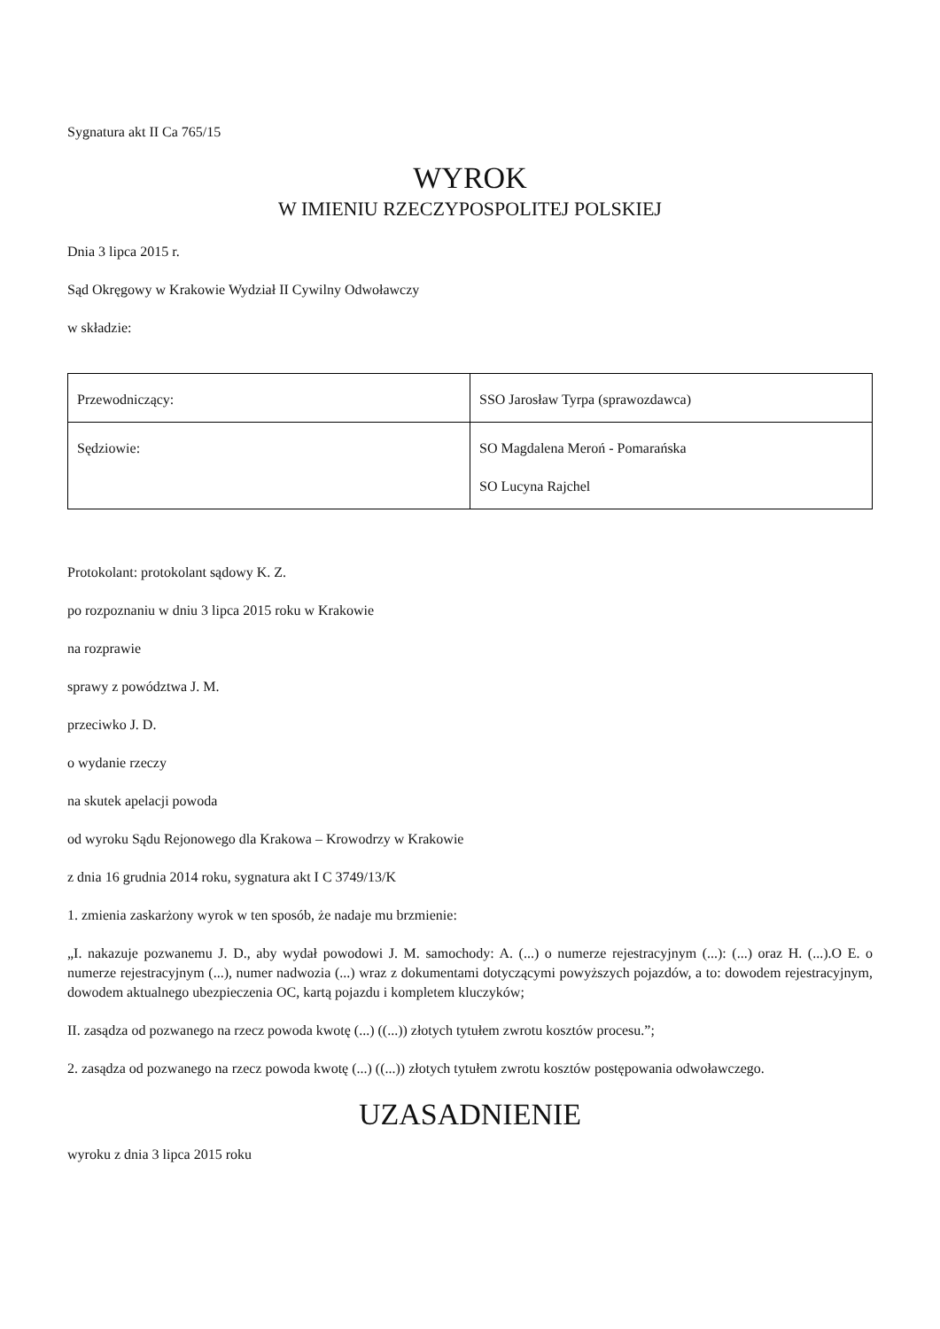Sygnatura akt II Ca 765/15
WYROK
W IMIENIU RZECZYPOSPOLITEJ POLSKIEJ
Dnia 3 lipca 2015 r.
Sąd Okręgowy w Krakowie Wydział II Cywilny Odwoławczy
w składzie:
| Przewodniczący: | SSO Jarosław Tyrpa (sprawozdawca) |
| Sędziowie: | SO Magdalena Meroń - Pomarańska SO Lucyna Rajchel |
Protokolant: protokolant sądowy K. Z.
po rozpoznaniu w dniu 3 lipca 2015 roku w Krakowie
na rozprawie
sprawy z powództwa J. M.
przeciwko J. D.
o wydanie rzeczy
na skutek apelacji powoda
od wyroku Sądu Rejonowego dla Krakowa – Krowodrzy w Krakowie
z dnia 16 grudnia 2014 roku, sygnatura akt I C 3749/13/K
1. zmienia zaskarżony wyrok w ten sposób, że nadaje mu brzmienie:
„I. nakazuje pozwanemu J. D., aby wydał powodowi J. M. samochody: A. (...) o numerze rejestracyjnym (...): (...) oraz H. (...).O E. o numerze rejestracyjnym (...), numer nadwozia (...) wraz z dokumentami dotyczącymi powyższych pojazdów, a to: dowodem rejestracyjnym, dowodem aktualnego ubezpieczenia OC, kartą pojazdu i kompletem kluczyków;
II. zasądza od pozwanego na rzecz powoda kwotę (...) ((...)) złotych tytułem zwrotu kosztów procesu.”;
2. zasądza od pozwanego na rzecz powoda kwotę (...) ((...)) złotych tytułem zwrotu kosztów postępowania odwoławczego.
UZASADNIENIE
wyroku z dnia 3 lipca 2015 roku